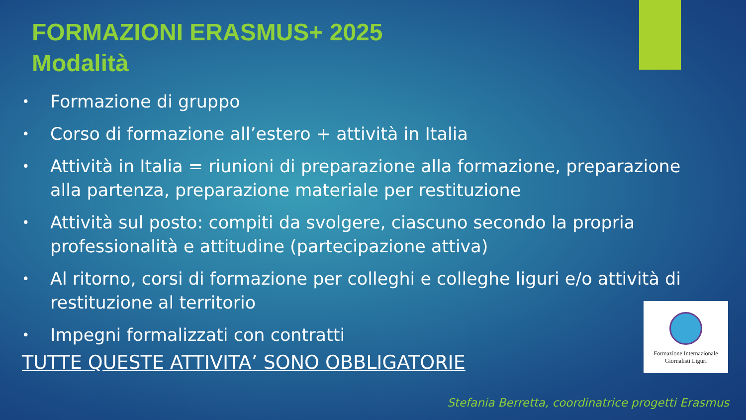FORMAZIONI ERASMUS+ 2025
Modalità
• Formazione di gruppo
• Corso di formazione all’estero + attività in Italia
• Attività in Italia = riunioni di preparazione alla formazione, preparazione alla partenza, preparazione materiale per restituzione
• Attività sul posto: compiti da svolgere, ciascuno secondo la propria professionalità e attitudine (partecipazione attiva)
• Al ritorno, corsi di formazione per colleghi e colleghe liguri e/o attività di restituzione al territorio
• Impegni formalizzati con contratti
TUTTE QUESTE ATTIVITA’ SONO OBBLIGATORIE
Formazione Internazionale
Giornalisti Liguri
Stefania Berretta, coordinatrice progetti Erasmus